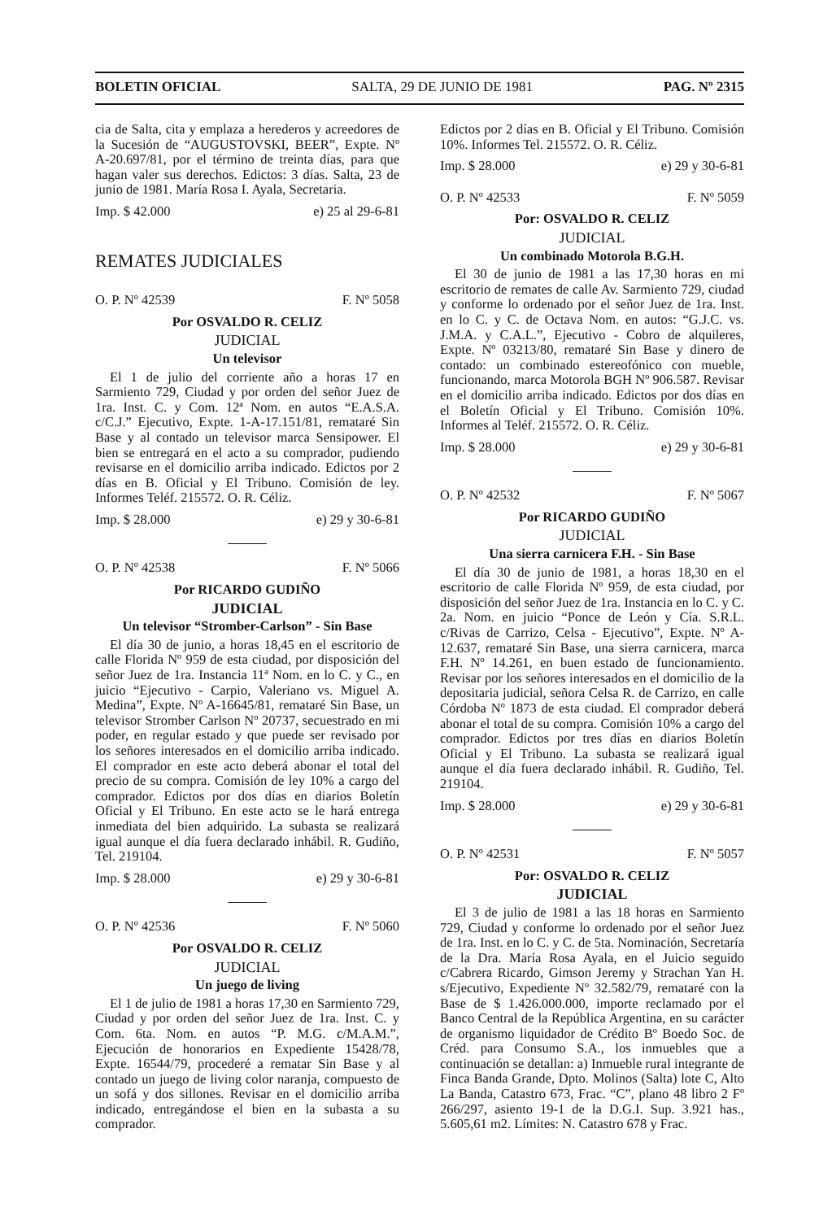BOLETIN OFICIAL SALTA, 29 DE JUNIO DE 1981 PAG. Nº 2315
cia de Salta, cita y emplaza a herederos y acreedores de la Sucesión de “AUGUSTOVSKI, BEER”, Expte. Nº A-20.697/81, por el término de treinta días, para que hagan valer sus derechos. Edictos: 3 días. Salta, 23 de junio de 1981. María Rosa I. Ayala, Secretaria.
Imp. $ 42.000 e) 25 al 29-6-81
REMATES JUDICIALES
O. P. Nº 42539 F. Nº 5058
Por OSVALDO R. CELIZ
JUDICIAL
Un televisor
El 1 de julio del corriente año a horas 17 en Sarmiento 729, Ciudad y por orden del señor Juez de 1ra. Inst. C. y Com. 12ª Nom. en autos “E.A.S.A. c/C.J.” Ejecutivo, Expte. 1-A-17.151/81, remataré Sin Base y al contado un televisor marca Sensipower. El bien se entregará en el acto a su comprador, pudiendo revisarse en el domicilio arriba indicado. Edictos por 2 días en B. Oficial y El Tribuno. Comisión de ley. Informes Teléf. 215572. O. R. Céliz.
Imp. $ 28.000 e) 29 y 30-6-81
O. P. Nº 42538 F. Nº 5066
Por RICARDO GUDIÑO
JUDICIAL
Un televisor “Stromber-Carlson” - Sin Base
El día 30 de junio, a horas 18,45 en el escritorio de calle Florida Nº 959 de esta ciudad, por disposición del señor Juez de 1ra. Instancia 11ª Nom. en lo C. y C., en juicio “Ejecutivo - Carpio, Valeriano vs. Miguel A. Medina”, Expte. Nº A-16645/81, remataré Sin Base, un televisor Stromber Carlson Nº 20737, secuestrado en mi poder, en regular estado y que puede ser revisado por los señores interesados en el domicilio arriba indicado. El comprador en este acto deberá abonar el total del precio de su compra. Comisión de ley 10% a cargo del comprador. Edictos por dos días en diarios Boletín Oficial y El Tribuno. En este acto se le hará entrega inmediata del bien adquirido. La subasta se realizará igual aunque el día fuera declarado inhábil. R. Gudiño, Tel. 219104.
Imp. $ 28.000 e) 29 y 30-6-81
O. P. Nº 42536 F. Nº 5060
Por OSVALDO R. CELIZ
JUDICIAL
Un juego de living
El 1 de julio de 1981 a horas 17,30 en Sarmiento 729, Ciudad y por orden del señor Juez de 1ra. Inst. C. y Com. 6ta. Nom. en autos “P. M.G. c/M.A.M.”, Ejecución de honorarios en Expediente 15428/78, Expte. 16544/79, procederé a rematar Sin Base y al contado un juego de living color naranja, compuesto de un sofá y dos sillones. Revisar en el domicilio arriba indicado, entregándose el bien en la subasta a su comprador.
Edictos por 2 días en B. Oficial y El Tribuno. Comisión 10%. Informes Tel. 215572. O. R. Céliz.
Imp. $ 28.000 e) 29 y 30-6-81
O. P. Nº 42533 F. Nº 5059
Por: OSVALDO R. CELIZ
JUDICIAL
Un combinado Motorola B.G.H.
El 30 de junio de 1981 a las 17,30 horas en mi escritorio de remates de calle Av. Sarmiento 729, ciudad y conforme lo ordenado por el señor Juez de 1ra. Inst. en lo C. y C. de Octava Nom. en autos: “G.J.C. vs. J.M.A. y C.A.L.”, Ejecutivo - Cobro de alquileres, Expte. Nº 03213/80, remataré Sin Base y dinero de contado: un combinado estereofónico con mueble, funcionando, marca Motorola BGH Nº 906.587. Revisar en el domicilio arriba indicado. Edictos por dos días en el Boletín Oficial y El Tribuno. Comisión 10%. Informes al Teléf. 215572. O. R. Céliz.
Imp. $ 28.000 e) 29 y 30-6-81
O. P. Nº 42532 F. Nº 5067
Por RICARDO GUDIÑO
JUDICIAL
Una sierra carnicera F.H. - Sin Base
El día 30 de junio de 1981, a horas 18,30 en el escritorio de calle Florida Nº 959, de esta ciudad, por disposición del señor Juez de 1ra. Instancia en lo C. y C. 2a. Nom. en juicio “Ponce de León y Cía. S.R.L. c/Rivas de Carrizo, Celsa - Ejecutivo”, Expte. Nº A-12.637, remataré Sin Base, una sierra carnicera, marca F.H. Nº 14.261, en buen estado de funcionamiento. Revisar por los señores interesados en el domicilio de la depositaria judicial, señora Celsa R. de Carrizo, en calle Córdoba Nº 1873 de esta ciudad. El comprador deberá abonar el total de su compra. Comisión 10% a cargo del comprador. Edictos por tres días en diarios Boletín Oficial y El Tribuno. La subasta se realizará igual aunque el día fuera declarado inhábil. R. Gudiño, Tel. 219104.
Imp. $ 28.000 e) 29 y 30-6-81
O. P. Nº 42531 F. Nº 5057
Por: OSVALDO R. CELIZ
JUDICIAL
El 3 de julio de 1981 a las 18 horas en Sarmiento 729, Ciudad y conforme lo ordenado por el señor Juez de 1ra. Inst. en lo C. y C. de 5ta. Nominación, Secretaría de la Dra. María Rosa Ayala, en el Juicio seguido c/Cabrera Ricardo, Gimson Jeremy y Strachan Yan H. s/Ejecutivo, Expediente Nº 32.582/79, remataré con la Base de $ 1.426.000.000, importe reclamado por el Banco Central de la República Argentina, en su carácter de organismo liquidador de Crédito Bº Boedo Soc. de Créd. para Consumo S.A., los inmuebles que a continuación se detallan: a) Inmueble rural integrante de Finca Banda Grande, Dpto. Molinos (Salta) lote C, Alto La Banda, Catastro 673, Frac. “C”, plano 48 libro 2 Fº 266/297, asiento 19-1 de la D.G.I. Sup. 3.921 has., 5.605,61 m2. Límites: N. Catastro 678 y Frac.